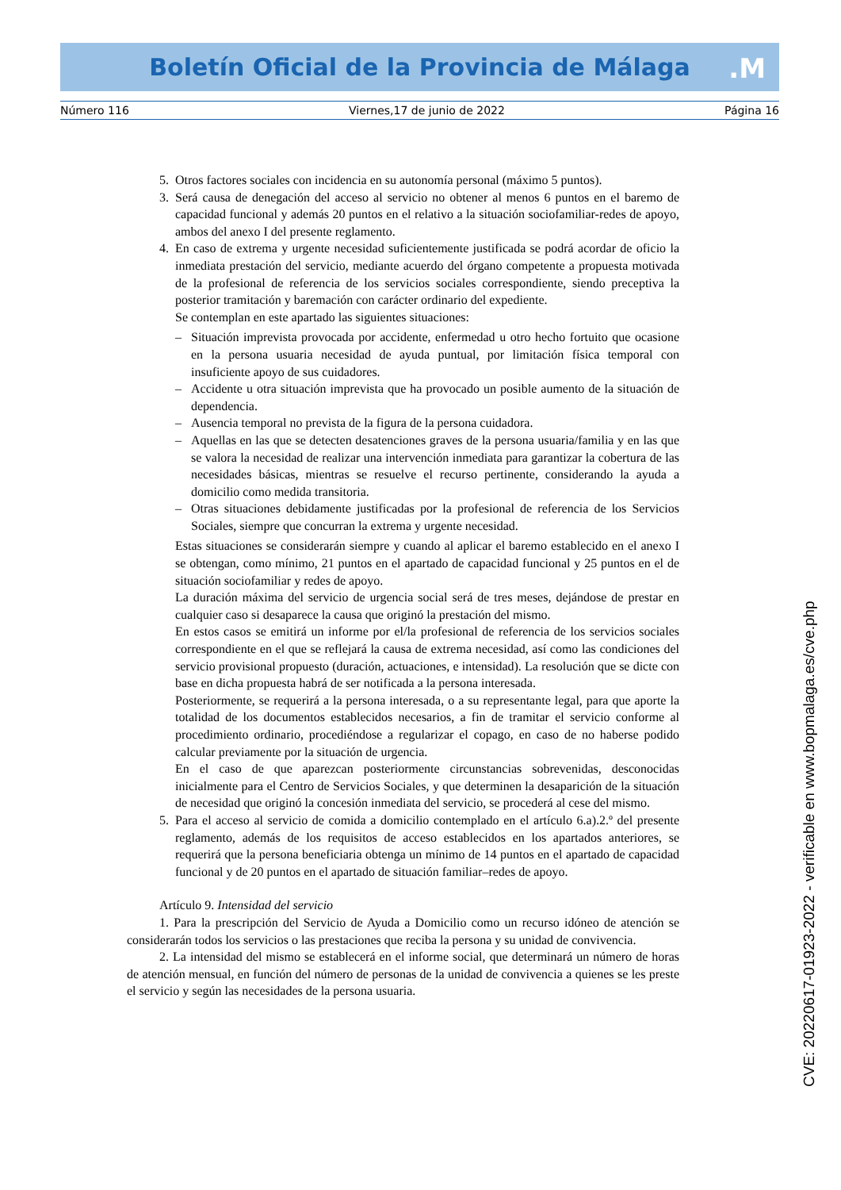Boletín Oficial de la Provincia de Málaga .M
Número 116 Viernes,17 de junio de 2022 Página 16
5. Otros factores sociales con incidencia en su autonomía personal (máximo 5 puntos).
3. Será causa de denegación del acceso al servicio no obtener al menos 6 puntos en el baremo de capacidad funcional y además 20 puntos en el relativo a la situación sociofamiliar-redes de apoyo, ambos del anexo I del presente reglamento.
4. En caso de extrema y urgente necesidad suficientemente justificada se podrá acordar de oficio la inmediata prestación del servicio, mediante acuerdo del órgano competente a propuesta motivada de la profesional de referencia de los servicios sociales correspondiente, siendo preceptiva la posterior tramitación y baremación con carácter ordinario del expediente.
Se contemplan en este apartado las siguientes situaciones:
– Situación imprevista provocada por accidente, enfermedad u otro hecho fortuito que ocasione en la persona usuaria necesidad de ayuda puntual, por limitación física temporal con insuficiente apoyo de sus cuidadores.
– Accidente u otra situación imprevista que ha provocado un posible aumento de la situación de dependencia.
– Ausencia temporal no prevista de la figura de la persona cuidadora.
– Aquellas en las que se detecten desatenciones graves de la persona usuaria/familia y en las que se valora la necesidad de realizar una intervención inmediata para garantizar la cobertura de las necesidades básicas, mientras se resuelve el recurso pertinente, considerando la ayuda a domicilio como medida transitoria.
– Otras situaciones debidamente justificadas por la profesional de referencia de los Servicios Sociales, siempre que concurran la extrema y urgente necesidad.
Estas situaciones se considerarán siempre y cuando al aplicar el baremo establecido en el anexo I se obtengan, como mínimo, 21 puntos en el apartado de capacidad funcional y 25 puntos en el de situación sociofamiliar y redes de apoyo.
La duración máxima del servicio de urgencia social será de tres meses, dejándose de prestar en cualquier caso si desaparece la causa que originó la prestación del mismo.
En estos casos se emitirá un informe por el/la profesional de referencia de los servicios sociales correspondiente en el que se reflejará la causa de extrema necesidad, así como las condiciones del servicio provisional propuesto (duración, actuaciones, e intensidad). La resolución que se dicte con base en dicha propuesta habrá de ser notificada a la persona interesada.
Posteriormente, se requerirá a la persona interesada, o a su representante legal, para que aporte la totalidad de los documentos establecidos necesarios, a fin de tramitar el servicio conforme al procedimiento ordinario, procediéndose a regularizar el copago, en caso de no haberse podido calcular previamente por la situación de urgencia.
En el caso de que aparezcan posteriormente circunstancias sobrevenidas, desconocidas inicialmente para el Centro de Servicios Sociales, y que determinen la desaparición de la situación de necesidad que originó la concesión inmediata del servicio, se procederá al cese del mismo.
5. Para el acceso al servicio de comida a domicilio contemplado en el artículo 6.a).2.º del presente reglamento, además de los requisitos de acceso establecidos en los apartados anteriores, se requerirá que la persona beneficiaria obtenga un mínimo de 14 puntos en el apartado de capacidad funcional y de 20 puntos en el apartado de situación familiar–redes de apoyo.
Artículo 9. Intensidad del servicio
1. Para la prescripción del Servicio de Ayuda a Domicilio como un recurso idóneo de atención se considerarán todos los servicios o las prestaciones que reciba la persona y su unidad de convivencia.
2. La intensidad del mismo se establecerá en el informe social, que determinará un número de horas de atención mensual, en función del número de personas de la unidad de convivencia a quienes se les preste el servicio y según las necesidades de la persona usuaria.
CVE: 20220617-01923-2022 - verificable en www.bopmalaga.es/cve.php